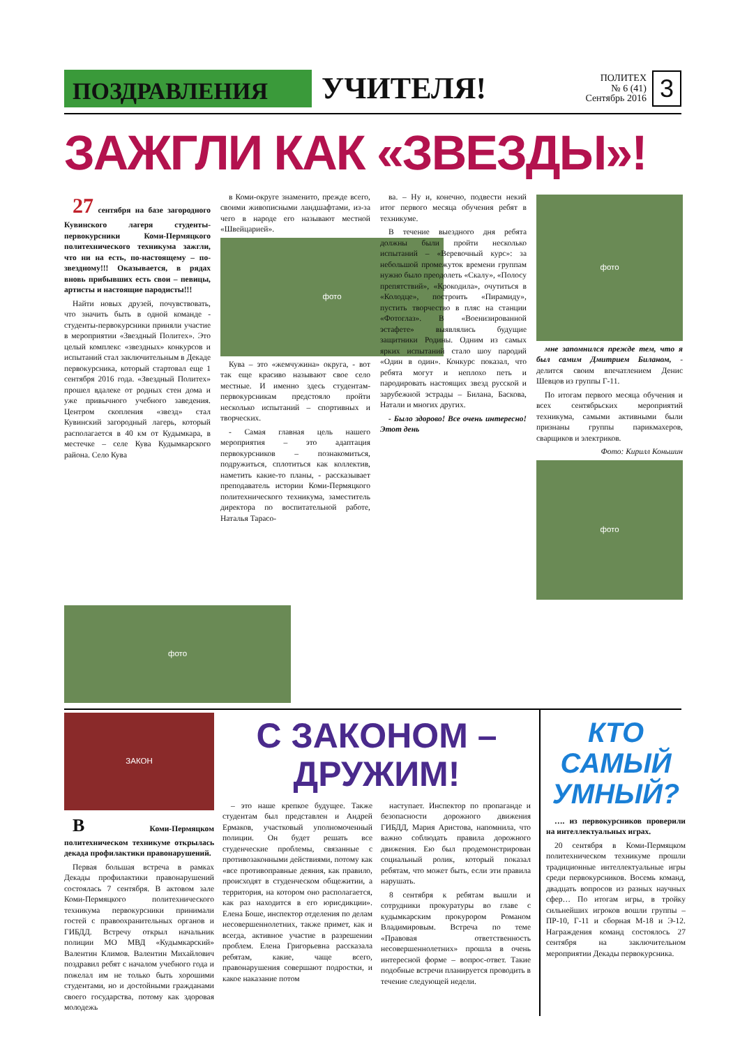ПОЗДРАВЛЕНИЯ
УЧИТЕЛЯ!
ПОЛИТЕХ
№ 6 (41)
Сентябрь 2016
3
ЗАЖГЛИ КАК «ЗВЕЗДЫ»!
27 сентября на базе загородного Кувинского лагеря студенты-первокурсники Коми-Пермяцкого политехнического техникума зажгли, что ни на есть, по-настоящему – по-звездному!!! Оказывается, в рядах вновь прибывших есть свои – певицы, артисты и настоящие пародисты!!!
Найти новых друзей, почувствовать, что значить быть в одной команде - студенты-первокурсники приняли участие в мероприятии «Звездный Политех». Это целый комплекс «звездных» конкурсов и испытаний стал заключительным в Декаде первокурсника, который стартовал еще 1 сентября 2016 года. «Звездный Политех» прошел вдалеке от родных стен дома и уже привычного учебного заведения. Центром скопления «звезд» стал Кувинский загородный лагерь, который располагается в 40 км от Кудымкара, в местечке – селе Кува Кудымкарского района. Село Кува
в Коми-округе знаменито, прежде всего, своими живописными ландшафтами, из-за чего в народе его называют местной «Швейцарией».
фото
Кува – это «жемчужина» округа, - вот так еще красиво называют свое село местные. И именно здесь студентам-первокурсникам предстояло пройти несколько испытаний – спортивных и творческих.
- Самая главная цель нашего мероприятия – это адаптация первокурсников – познакомиться, подружиться, сплотиться как коллектив, наметить какие-то планы, - рассказывает преподаватель истории Коми-Пермяцкого политехнического техникума, заместитель директора по воспитательной работе, Наталья Тарасо-
ва. – Ну и, конечно, подвести некий итог первого месяца обучения ребят в техникуме.
В течение выездного дня ребята должны были пройти несколько испытаний – «Веревочный курс»: за небольшой промежуток времени группам нужно было преодолеть «Скалу», «Полосу препятствий», «Крокодила», очутиться в «Колодце», построить «Пирамиду», пустить творчество в пляс на станции «Фотоглаз». В «Военизированной эстафете» выявлялись будущие защитники Родины. Одним из самых ярких испытаний стало шоу пародий «Один в один». Конкурс показал, что ребята могут и неплохо петь и пародировать настоящих звезд русской и зарубежной эстрады – Билана, Баскова, Натали и многих других.
- Было здорово! Все очень интересно! Этот день
фото
мне запомнился прежде тем, что я был самим Дмитрием Биланом, - делится своим впечатлением Денис Шевцов из группы Г-11.
По итогам первого месяца обучения и всех сентябрьских мероприятий техникума, самыми активными были признаны группы парикмахеров, сварщиков и электриков.
Фото: Кирилл Коньшин
фото
фото
ЗАКОН
В Коми-Пермяцком политехническом техникуме открылась декада профилактики правонарушений.
Первая большая встреча в рамках Декады профилактики правонарушений состоялась 7 сентября. В актовом зале Коми-Пермяцкого политехнического техникума первокурсники принимали гостей с правоохранительных органов и ГИБДД. Встречу открыл начальник полиции МО МВД «Кудымкарский» Валентин Климов. Валентин Михайлович поздравил ребят с началом учебного года и пожелал им не только быть хорошими студентами, но и достойными гражданами своего государства, потому как здоровая молодежь
С ЗАКОНОМ –
ДРУЖИМ!
– это наше крепкое будущее. Также студентам был представлен и Андрей Ермаков, участковый уполномоченный полиции. Он будет решать все студенческие проблемы, связанные с противозаконными действиями, потому как «все противоправные деяния, как правило, происходят в студенческом общежитии, а территория, на котором оно располагается, как раз находится в его юрисдикции». Елена Боше, инспектор отделения по делам несовершеннолетних, также примет, как и всегда, активное участие в разрешении проблем. Елена Григорьевна рассказала ребятам, какие, чаще всего, правонарушения совершают подростки, и какое наказание потом
наступает. Инспектор по пропаганде и безопасности дорожного движения ГИБДД, Мария Аристова, напомнила, что важно соблюдать правила дорожного движения. Ею был продемонстрирован социальный ролик, который показал ребятам, что может быть, если эти правила нарушать.
8 сентября к ребятам вышли и сотрудники прокуратуры во главе с кудымкарским прокурором Романом Владимировым. Встреча по теме «Правовая ответственность несовершеннолетних» прошла в очень интересной форме – вопрос-ответ. Такие подобные встречи планируется проводить в течение следующей недели.
КТО
САМЫЙ
УМНЫЙ?
…. из первокурсников проверили на интеллектуальных играх.
20 сентября в Коми-Пермяцком политехническом техникуме прошли традиционные интеллектуальные игры среди первокурсников. Восемь команд, двадцать вопросов из разных научных сфер… По итогам игры, в тройку сильнейших игроков вошли группы – ПР-10, Г-11 и сборная М-18 и Э-12. Награждения команд состоялось 27 сентября на заключительном мероприятии Декады первокурсника.